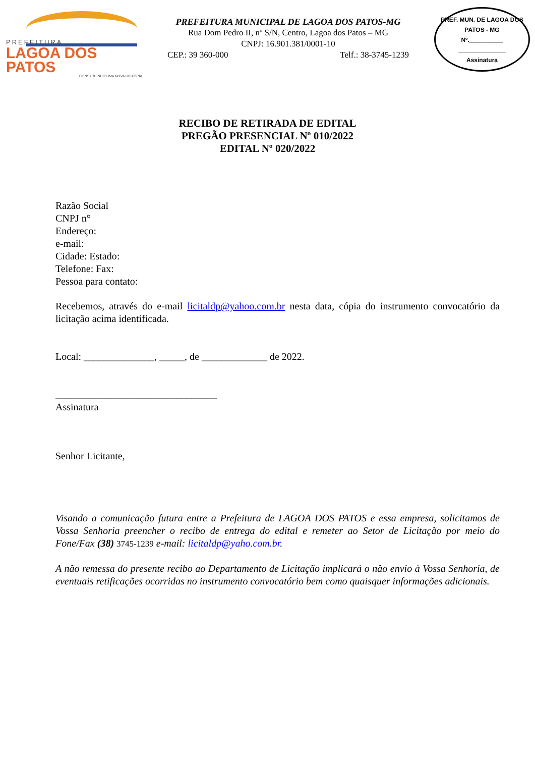PREFEITURA
LAGOA DOS PATOS
CONSTRUINDO UMA NOVA HISTÓRIA
PREFEITURA MUNICIPAL DE LAGOA DOS PATOS-MG
Rua Dom Pedro II, nº S/N, Centro, Lagoa dos Patos – MG
CNPJ: 16.901.381/0001-10
CEP.: 39 360-000 Telf.: 38-3745-1239
PREF. MUN. DE LAGOA DOS PATOS - MG
Nº.__________
______________
Assinatura
RECIBO DE RETIRADA DE EDITAL
PREGÃO PRESENCIAL Nº 010/2022
EDITAL Nº 020/2022
Razão Social
CNPJ n°
Endereço:
e-mail:
Cidade: Estado:
Telefone: Fax:
Pessoa para contato:
Recebemos, através do e-mail licitaldp@yahoo.com.br nesta data, cópia do instrumento convocatório da licitação acima identificada.
Local: ______________, _____, de _____________ de 2022.
________________________________
Assinatura
Senhor Licitante,
Visando a comunicação futura entre a Prefeitura de LAGOA DOS PATOS e essa empresa, solicitamos de Vossa Senhoria preencher o recibo de entrega do edital e remeter ao Setor de Licitação por meio do Fone/Fax (38) 3745-1239 e-mail: licitaldp@yaho.com.br.
A não remessa do presente recibo ao Departamento de Licitação implicará o não envio à Vossa Senhoria, de eventuais retificações ocorridas no instrumento convocatório bem como quaisquer informações adicionais.